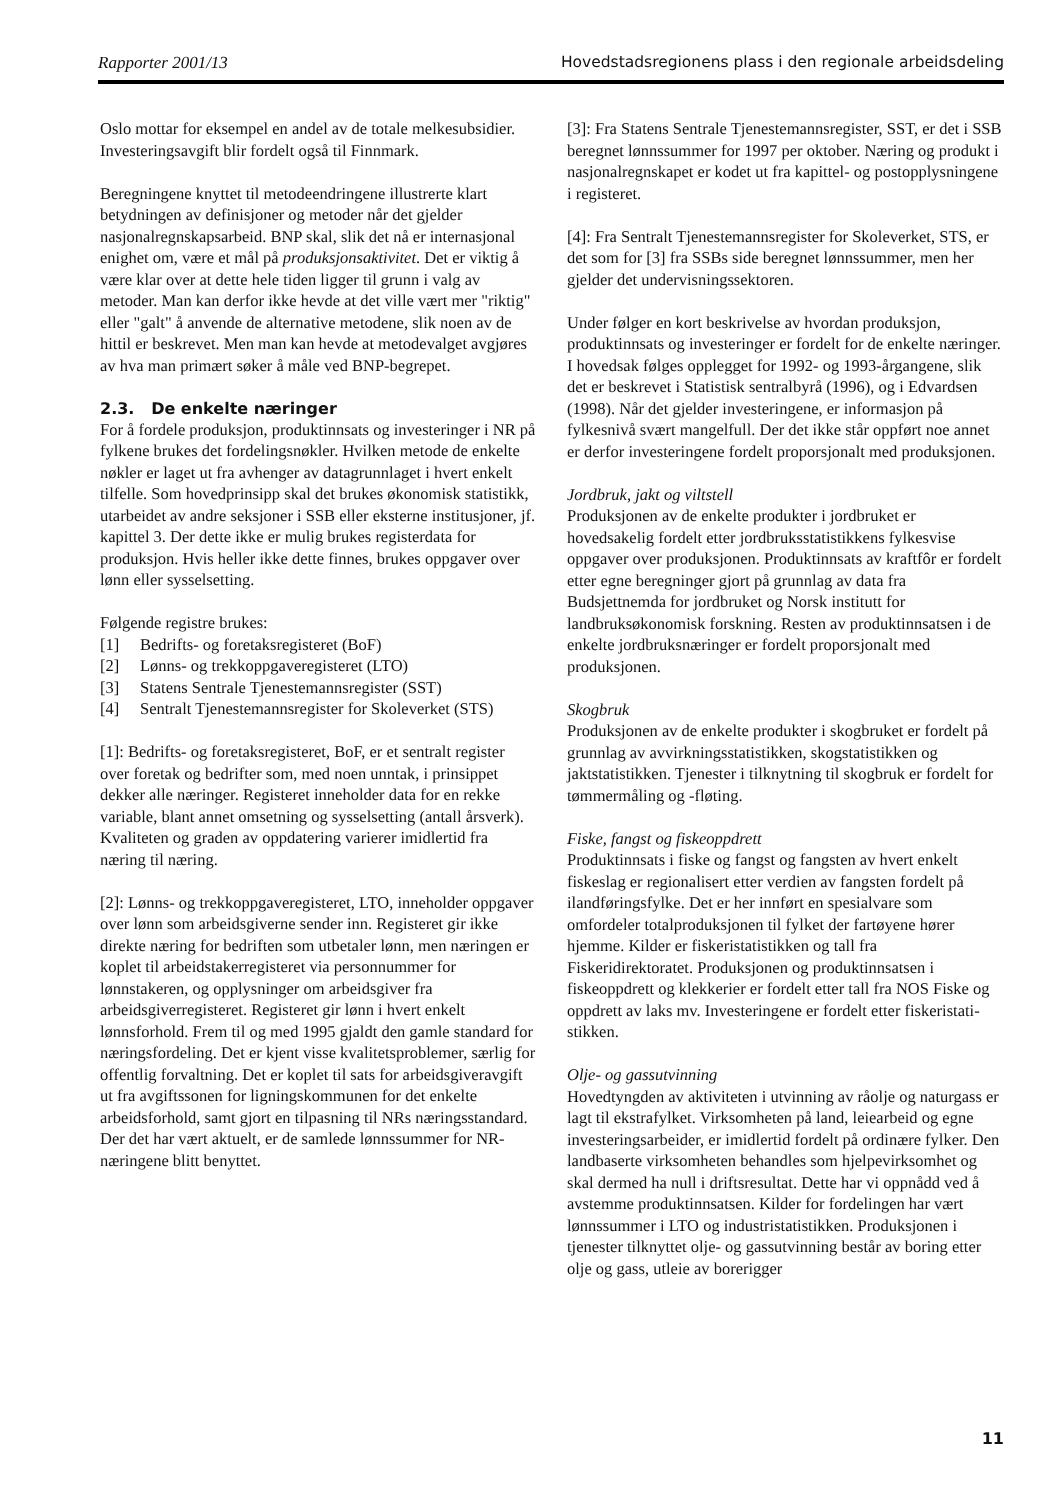Rapporter 2001/13 Hovedstadsregionens plass i den regionale arbeidsdeling
Oslo mottar for eksempel en andel av de totale melke­subsidier. Investeringsavgift blir fordelt også til Finnmark.
Beregningene knyttet til metodeendringene illustrerte klart betydningen av definisjoner og metoder når det gjelder nasjonalregnskapsarbeid. BNP skal, slik det nå er internasjonal enighet om, være et mål på produk­sjonsaktivitet. Det er viktig å være klar over at dette hele tiden ligger til grunn i valg av metoder. Man kan derfor ikke hevde at det ville vært mer "riktig" eller "galt" å anvende de alternative metodene, slik noen av de hittil er beskrevet. Men man kan hevde at metode­valget avgjøres av hva man primært søker å måle ved BNP-begrepet.
2.3. De enkelte næringer
For å fordele produksjon, produktinnsats og invester­inger i NR på fylkene brukes det fordelingsnøkler. Hvilken metode de enkelte nøkler er laget ut fra avhenger av datagrunnlaget i hvert enkelt tilfelle. Som hovedprinsipp skal det brukes økonomisk statistikk, utarbeidet av andre seksjoner i SSB eller eksterne institusjoner, jf. kapittel 3. Der dette ikke er mulig brukes registerdata for produksjon. Hvis heller ikke dette finnes, brukes oppgaver over lønn eller syssel­setting.
Følgende registre brukes:
[1] Bedrifts- og foretaksregisteret (BoF)
[2] Lønns- og trekkoppgaveregisteret (LTO)
[3] Statens Sentrale Tjenestemannsregister (SST)
[4] Sentralt Tjenestemannsregister for Skoleverket (STS)
[1]: Bedrifts- og foretaksregisteret, BoF, er et sentralt register over foretak og bedrifter som, med noen unntak, i prinsippet dekker alle næringer. Registeret inneholder data for en rekke variable, blant annet omsetning og sysselsetting (antall årsverk). Kvaliteten og graden av oppdatering varierer imidlertid fra næring til næring.
[2]: Lønns- og trekkoppgaveregisteret, LTO, inneholder oppgaver over lønn som arbeidsgiverne sender inn. Registeret gir ikke direkte næring for bedriften som utbetaler lønn, men næringen er koplet til arbeids­takerregisteret via personnummer for lønnstakeren, og opplysninger om arbeidsgiver fra arbeidsgiverregis­teret. Registeret gir lønn i hvert enkelt lønnsforhold. Frem til og med 1995 gjaldt den gamle standard for næringsfordeling. Det er kjent visse kvalitetsproblemer, særlig for offentlig forvaltning. Det er koplet til sats for arbeidsgiveravgift ut fra avgiftssonen for ligningskom­munen for det enkelte arbeidsforhold, samt gjort en tilpasning til NRs næringsstandard. Der det har vært aktuelt, er de samlede lønnssummer for NR-næringene blitt benyttet.
[3]: Fra Statens Sentrale Tjenestemannsregister, SST, er det i SSB beregnet lønnssummer for 1997 per oktober. Næring og produkt i nasjonalregnskapet er kodet ut fra kapittel- og postopplysningene i registeret.
[4]: Fra Sentralt Tjenestemannsregister for Skole­verket, STS, er det som for [3] fra SSBs side beregnet lønnssummer, men her gjelder det undervisnings­sektoren.
Under følger en kort beskrivelse av hvordan produk­sjon, produktinnsats og investeringer er fordelt for de enkelte næringer. I hovedsak følges opplegget for 1992- og 1993-årgangene, slik det er beskrevet i Statistisk sentralbyrå (1996), og i Edvardsen (1998). Når det gjelder investeringene, er informasjon på fylkesnivå svært mangelfull. Der det ikke står oppført noe annet er derfor investeringene fordelt propor­sjonalt med produksjonen.
Jordbruk, jakt og viltstell
Produksjonen av de enkelte produkter i jordbruket er hovedsakelig fordelt etter jordbruksstatistikkens fylkes­vise oppgaver over produksjonen. Produktinnsats av kraftfôr er fordelt etter egne beregninger gjort på grunnlag av data fra Budsjettnemda for jordbruket og Norsk institutt for landbruksøkonomisk forskning. Resten av produktinnsatsen i de enkelte jordbruks­næringer er fordelt proporsjonalt med produksjonen.
Skogbruk
Produksjonen av de enkelte produkter i skogbruket er fordelt på grunnlag av avvirkningsstatistikken, skog­statistikken og jaktstatistikken. Tjenester i tilknytning til skogbruk er fordelt for tømmermåling og -fløting.
Fiske, fangst og fiskeoppdrett
Produktinnsats i fiske og fangst og fangsten av hvert enkelt fiskeslag er regionalisert etter verdien av fangsten fordelt på ilandføringsfylke. Det er her innført en spesialvare som omfordeler totalproduksjonen til fylket der fartøyene hører hjemme. Kilder er fiskeri­statistikken og tall fra Fiskeridirektoratet. Produk­sjonen og produktinnsatsen i fiskeoppdrett og klekke­rier er fordelt etter tall fra NOS Fiske og oppdrett av laks mv. Investeringene er fordelt etter fiskeristati­stikken.
Olje- og gassutvinning
Hovedtyngden av aktiviteten i utvinning av råolje og naturgass er lagt til ekstrafylket. Virksomheten på land, leiearbeid og egne investeringsarbeider, er imidlertid fordelt på ordinære fylker. Den landbaserte virksom­heten behandles som hjelpevirksomhet og skal dermed ha null i driftsresultat. Dette har vi oppnådd ved å av­stemme produktinnsatsen. Kilder for fordelingen har vært lønnssummer i LTO og industristatistikken. Pro­duksjonen i tjenester tilknyttet olje- og gassutvinning består av boring etter olje og gass, utleie av borerigger
11